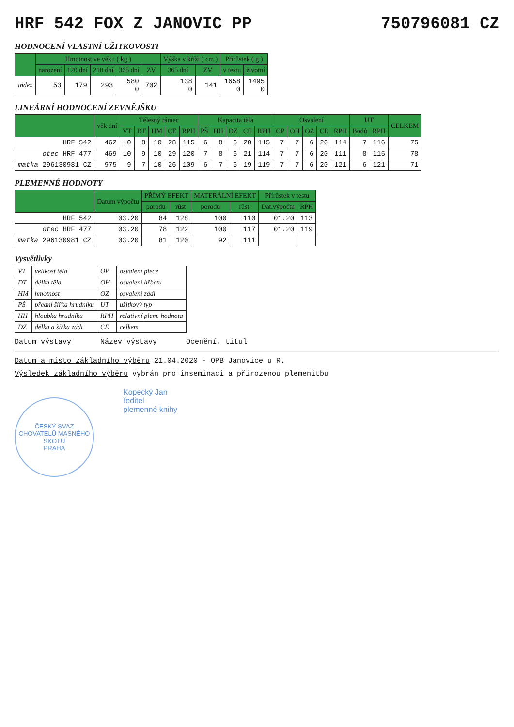HRF 542 FOX Z JANOVIC PP 750796081 CZ
HODNOCENÍ VLASTNÍ UŽITKOVOSTI
| | Hmotnost ve věku ( kg ) | | | | | Výška v kříži ( cm ) | | Přírůstek ( g ) | |
| --- | --- | --- | --- | --- | --- | --- | --- | --- | --- |
| | narození | 120 dní | 210 dní | 365 dní | ZV | 365 dní | ZV | v testu | životní |
| index | 53 | 179 | 293 | 580 0 | 702 | 138 0 | 141 | 1658 0 | 1495 0 |
LINEÁRNÍ HODNOCENÍ ZEVNĚJŠKU
| | věk dní | Tělesný rámec | | | | | Kapacita těla | | | | | Osvalení | | | | | UT | | CELKEM |
| --- | --- | --- | --- | --- | --- | --- | --- | --- | --- | --- | --- | --- | --- | --- | --- | --- | --- | --- | --- |
| | | VT | DT | HM | CE | RPH | PŠ | HH | DZ | CE | RPH | OP | OH | OZ | CE | RPH | Bodů | RPH | |
| HRF 542 | 462 | 10 | 8 | 10 | 28 | 115 | 6 | 8 | 6 | 20 | 115 | 7 | 7 | 6 | 20 | 114 | 7 | 116 | 75 |
| otec HRF 477 | 469 | 10 | 9 | 10 | 29 | 120 | 7 | 8 | 6 | 21 | 114 | 7 | 7 | 6 | 20 | 111 | 8 | 115 | 78 |
| matka 296130981 CZ | 975 | 9 | 7 | 10 | 26 | 109 | 6 | 7 | 6 | 19 | 119 | 7 | 7 | 6 | 20 | 121 | 6 | 121 | 71 |
PLEMENNÉ HODNOTY
| | Datum výpočtu | PŘÍMÝ EFEKT | | MATERÁLNÍ EFEKT | | Přírůstek v testu | |
| --- | --- | --- | --- | --- | --- | --- | --- |
| | | porodu | růst | porodu | růst | Dat.výpočtu | RPH |
| HRF 542 | 03.20 | 84 | 128 | 100 | 110 | 01.20 | 113 |
| otec HRF 477 | 03.20 | 78 | 122 | 100 | 117 | 01.20 | 119 |
| matka 296130981 CZ | 03.20 | 81 | 120 | 92 | 111 | | |
Vysvětlivky
| VT | velikost těla | OP | osvalení plece |
| DT | délka těla | OH | osvalení hřbetu |
| HM | hmotnost | OZ | osvalení zádi |
| PŠ | přední šířka hrudníku | UT | užitkový typ |
| HH | hloubka hrudníku | RPH | relativní plem. hodnota |
| DZ | délka a šířka zádi | CE | celkem |
Datum výstavy Název výstavy Ocenění, titul
Datum a místo základního výběru 21.04.2020 - OPB Janovice u R.
Výsledek základního výběru vybrán pro inseminaci a přirozenou plemenitbu
ČESKÝ SVAZ CHOVATELŮ MASNÉHO SKOTU
PRAHA
Kopecký Jan
ředitel
plemenné knihy